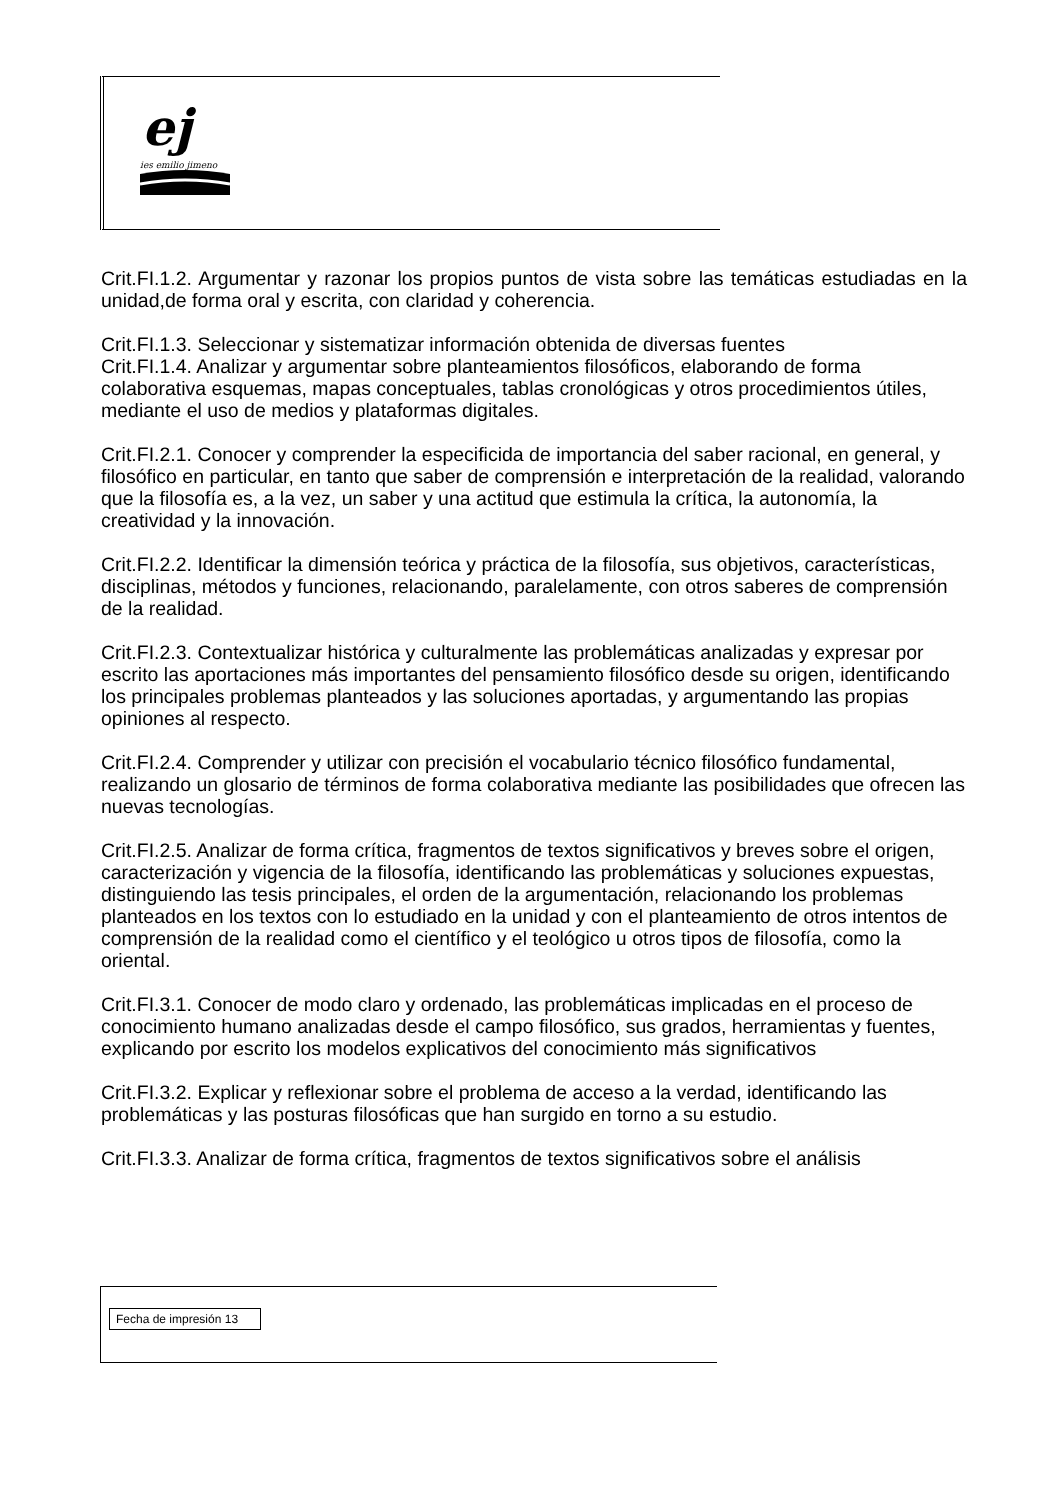ej
ies emilio jimeno
Crit.FI.1.2. Argumentar y razonar los propios puntos de vista sobre las temáticas estudiadas en la unidad,de forma oral y escrita, con claridad y coherencia.
Crit.FI.1.3. Seleccionar y sistematizar información obtenida de diversas fuentes
Crit.FI.1.4. Analizar y argumentar sobre planteamientos filosóficos, elaborando de forma colaborativa esquemas, mapas conceptuales, tablas cronológicas y otros procedimientos útiles, mediante el uso de medios y plataformas digitales.
Crit.FI.2.1. Conocer y comprender la especificida de importancia del saber racional, en general, y filosófico en particular, en tanto que saber de comprensión e interpretación de la realidad, valorando que la filosofía es, a la vez, un saber y una actitud que estimula la crítica, la autonomía, la creatividad y la innovación.
Crit.FI.2.2. Identificar la dimensión teórica y práctica de la filosofía, sus objetivos, características, disciplinas, métodos y funciones, relacionando, paralelamente, con otros saberes de comprensión de la realidad.
Crit.FI.2.3. Contextualizar histórica y culturalmente las problemáticas analizadas y expresar por escrito las aportaciones más importantes del pensamiento filosófico desde su origen, identificando los principales problemas planteados y las soluciones aportadas, y argumentando las propias opiniones al respecto.
Crit.FI.2.4. Comprender y utilizar con precisión el vocabulario técnico filosófico fundamental, realizando un glosario de términos de forma colaborativa mediante las posibilidades que ofrecen las nuevas tecnologías.
Crit.FI.2.5. Analizar de forma crítica, fragmentos de textos significativos y breves sobre el origen, caracterización y vigencia de la filosofía, identificando las problemáticas y soluciones expuestas, distinguiendo las tesis principales, el orden de la argumentación, relacionando los problemas
planteados en los textos con lo estudiado en la unidad y con el planteamiento de otros intentos de comprensión de la realidad como el científico y el teológico u otros tipos de filosofía, como la oriental.
Crit.FI.3.1. Conocer de modo claro y ordenado, las problemáticas implicadas en el proceso de conocimiento humano analizadas desde el campo filosófico, sus grados, herramientas y fuentes, explicando por escrito los modelos explicativos del conocimiento más significativos
Crit.FI.3.2. Explicar y reflexionar sobre el problema de acceso a la verdad, identificando las problemáticas y las posturas filosóficas que han surgido en torno a su estudio.
Crit.FI.3.3. Analizar de forma crítica, fragmentos de textos significativos sobre el análisis
Fecha de impresión 13